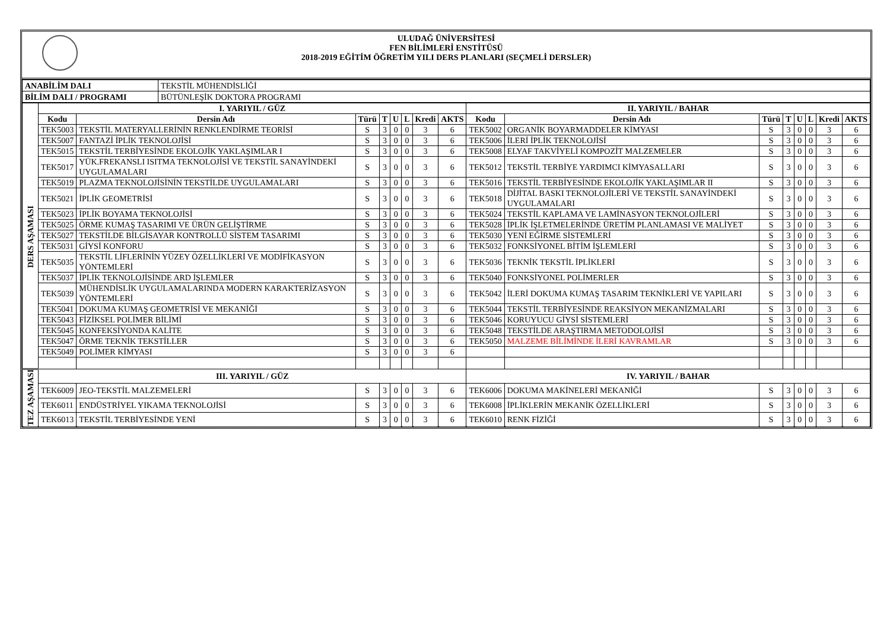ULUDAĞ ÜNİVERSİTESİ
FEN BİLİMLERİ ENSTİTÜSÜ
2018-2019 EĞİTİM ÖĞRETİM YILI DERS PLANLARI (SEÇMELİ DERSLER)
| ANABİLİM DALI | TEKSTİL MÜHENDİSLİĞİ |
| BİLİM DALI / PROGRAMI | BÜTÜNLEŞİK DOKTORA PROGRAMI |
| DERS AŞAMASI | I. YARIYIL / GÜZ | | | | | | | | II. YARIYIL / BAHAR | | | | | | | |
| | Kodu | Dersin Adı | Türü | T | U | L | Kredi | AKTS | Kodu | Dersin Adı | Türü | T | U | L | Kredi | AKTS |
| | TEK5003 | TEKSTİL MATERYALLERİNİN RENKLENDİRME TEORİSİ | S | 3 | 0 | 0 | 3 | 6 | TEK5002 | ORGANİK BOYARMADDELER KİMYASI | S | 3 | 0 | 0 | 3 | 6 |
| | TEK5007 | FANTAZİ İPLİK TEKNOLOJİSİ | S | 3 | 0 | 0 | 3 | 6 | TEK5006 | İLERİ İPLİK TEKNOLOJİSİ | S | 3 | 0 | 0 | 3 | 6 |
| | TEK5015 | TEKSTİL TERBİYESİNDE EKOLOJİK YAKLAŞIMLAR I | S | 3 | 0 | 0 | 3 | 6 | TEK5008 | ELYAF TAKVİYELİ KOMPOZİT MALZEMELER | S | 3 | 0 | 0 | 3 | 6 |
| | TEK5017 | YÜK.FREKANSLI ISITMA TEKNOLOJİSİ VE TEKSTİL SANAYİNDEKİ UYGULAMALARI | S | 3 | 0 | 0 | 3 | 6 | TEK5012 | TEKSTİL TERBİYE YARDIMCI KİMYASALLARI | S | 3 | 0 | 0 | 3 | 6 |
| | TEK5019 | PLAZMA TEKNOLOJİSİNİN TEKSTİLDE UYGULAMALARI | S | 3 | 0 | 0 | 3 | 6 | TEK5016 | TEKSTİL TERBİYESİNDE EKOLOJİK YAKLAŞIMLAR II | S | 3 | 0 | 0 | 3 | 6 |
| | TEK5021 | İPLİK GEOMETRİSİ | S | 3 | 0 | 0 | 3 | 6 | TEK5018 | DİJİTAL BASKI TEKNOLOJİLERİ VE TEKSTİL SANAYİNDEKİ UYGULAMALARI | S | 3 | 0 | 0 | 3 | 6 |
| | TEK5023 | İPLİK BOYAMA TEKNOLOJİSİ | S | 3 | 0 | 0 | 3 | 6 | TEK5024 | TEKSTİL KAPLAMA VE LAMİNASYON TEKNOLOJİLERİ | S | 3 | 0 | 0 | 3 | 6 |
| | TEK5025 | ÖRME KUMAŞ TASARIMI VE ÜRÜN GELİŞTİRME | S | 3 | 0 | 0 | 3 | 6 | TEK5028 | İPLİK İŞLETMELERİNDE ÜRETİM PLANLAMASI VE MALİYET | S | 3 | 0 | 0 | 3 | 6 |
| | TEK5027 | TEKSTİLDE BİLGİSAYAR KONTROLLÜ SİSTEM TASARIMI | S | 3 | 0 | 0 | 3 | 6 | TEK5030 | YENİ EĞİRME SİSTEMLERİ | S | 3 | 0 | 0 | 3 | 6 |
| | TEK5031 | GİYSİ KONFORU | S | 3 | 0 | 0 | 3 | 6 | TEK5032 | FONKSİYONEL BİTİM İŞLEMLERİ | S | 3 | 0 | 0 | 3 | 6 |
| | TEK5035 | TEKSTİL LİFLERİNİN YÜZEY ÖZELLİKLERİ VE MODİFİKASYON YÖNTEMLERİ | S | 3 | 0 | 0 | 3 | 6 | TEK5036 | TEKNİK TEKSTİL İPLİKLERİ | S | 3 | 0 | 0 | 3 | 6 |
| | TEK5037 | İPLİK TEKNOLOJİSİNDE ARD İŞLEMLER | S | 3 | 0 | 0 | 3 | 6 | TEK5040 | FONKSİYONEL POLİMERLER | S | 3 | 0 | 0 | 3 | 6 |
| | TEK5039 | MÜHENDİSLİK UYGULAMALARINDA MODERN KARAKTERİZASYON YÖNTEMLERİ | S | 3 | 0 | 0 | 3 | 6 | TEK5042 | İLERİ DOKUMA KUMAŞ TASARIM TEKNİKLERİ VE YAPILARI | S | 3 | 0 | 0 | 3 | 6 |
| | TEK5041 | DOKUMA KUMAŞ GEOMETRİSİ VE MEKANİĞİ | S | 3 | 0 | 0 | 3 | 6 | TEK5044 | TEKSTİL TERBİYESİNDE REAKSİYON MEKANİZMALARI | S | 3 | 0 | 0 | 3 | 6 |
| | TEK5043 | FİZİKSEL POLİMER BİLİMİ | S | 3 | 0 | 0 | 3 | 6 | TEK5046 | KORUYUCU GİYSİ SİSTEMLERİ | S | 3 | 0 | 0 | 3 | 6 |
| | TEK5045 | KONFEKSİYONDA KALİTE | S | 3 | 0 | 0 | 3 | 6 | TEK5048 | TEKSTİLDE ARAŞTIRMA METODOLOJİSİ | S | 3 | 0 | 0 | 3 | 6 |
| | TEK5047 | ÖRME TEKNİK TEKSTİLLER | S | 3 | 0 | 0 | 3 | 6 | TEK5050 | MALZEME BİLİMİNDE İLERİ KAVRAMLAR | S | 3 | 0 | 0 | 3 | 6 |
| | TEK5049 | POLİMER KİMYASI | S | 3 | 0 | 0 | 3 | 6 | | | | | | | | |
| TEZ AŞAMASI | III. YARIYIL / GÜZ | | | | | | | | IV. YARIYIL / BAHAR | | | | | | | |
| | TEK6009 | JEO-TEKSTİL MALZEMELERİ | S | 3 | 0 | 0 | 3 | 6 | TEK6006 | DOKUMA MAKİNELERİ MEKANİĞİ | S | 3 | 0 | 0 | 3 | 6 |
| | TEK6011 | ENDÜSTRİYEL YIKAMA TEKNOLOJİSİ | S | 3 | 0 | 0 | 3 | 6 | TEK6008 | İPLİKLERİN MEKANİK ÖZELLİKLERİ | S | 3 | 0 | 0 | 3 | 6 |
| | TEK6013 | TEKSTİL TERBİYESİNDE YENİ | S | 3 | 0 | 0 | 3 | 6 | TEK6010 | RENK FİZİĞİ | S | 3 | 0 | 0 | 3 | 6 |